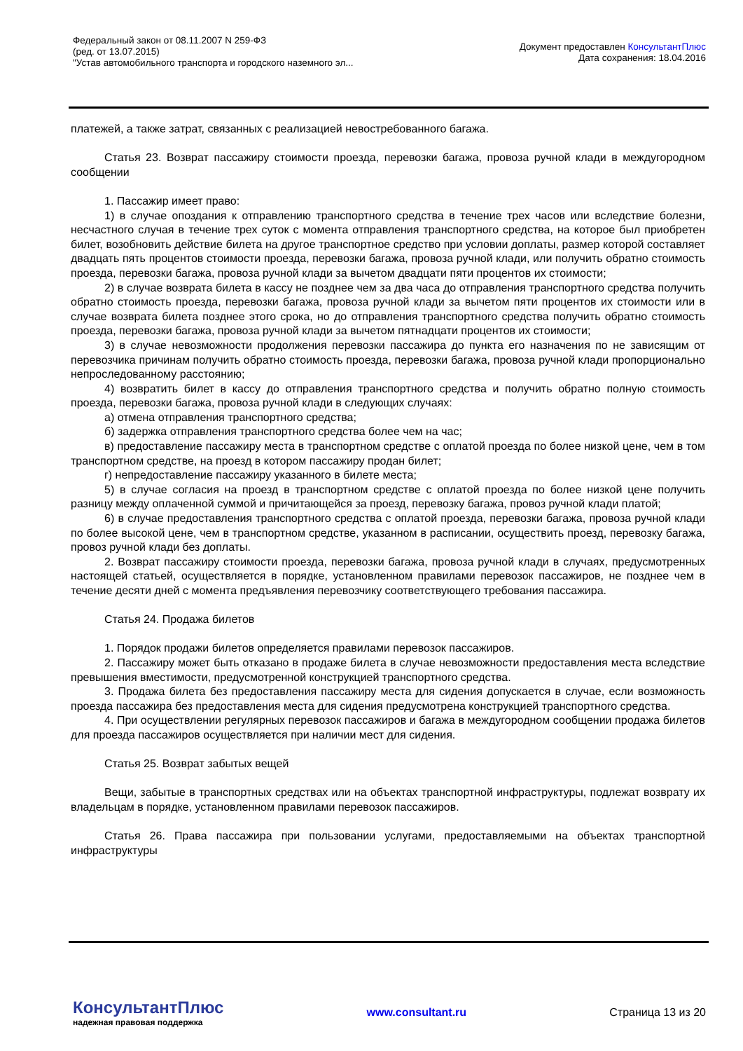Федеральный закон от 08.11.2007 N 259-ФЗ
(ред. от 13.07.2015)
"Устав автомобильного транспорта и городского наземного эл...
Документ предоставлен КонсультантПлюс
Дата сохранения: 18.04.2016
платежей, а также затрат, связанных с реализацией невостребованного багажа.
Статья 23. Возврат пассажиру стоимости проезда, перевозки багажа, провоза ручной клади в междугородном сообщении
1. Пассажир имеет право:
1) в случае опоздания к отправлению транспортного средства в течение трех часов или вследствие болезни, несчастного случая в течение трех суток с момента отправления транспортного средства, на которое был приобретен билет, возобновить действие билета на другое транспортное средство при условии доплаты, размер которой составляет двадцать пять процентов стоимости проезда, перевозки багажа, провоза ручной клади, или получить обратно стоимость проезда, перевозки багажа, провоза ручной клади за вычетом двадцати пяти процентов их стоимости;
2) в случае возврата билета в кассу не позднее чем за два часа до отправления транспортного средства получить обратно стоимость проезда, перевозки багажа, провоза ручной клади за вычетом пяти процентов их стоимости или в случае возврата билета позднее этого срока, но до отправления транспортного средства получить обратно стоимость проезда, перевозки багажа, провоза ручной клади за вычетом пятнадцати процентов их стоимости;
3) в случае невозможности продолжения перевозки пассажира до пункта его назначения по не зависящим от перевозчика причинам получить обратно стоимость проезда, перевозки багажа, провоза ручной клади пропорционально непроследованному расстоянию;
4) возвратить билет в кассу до отправления транспортного средства и получить обратно полную стоимость проезда, перевозки багажа, провоза ручной клади в следующих случаях:
а) отмена отправления транспортного средства;
б) задержка отправления транспортного средства более чем на час;
в) предоставление пассажиру места в транспортном средстве с оплатой проезда по более низкой цене, чем в том транспортном средстве, на проезд в котором пассажиру продан билет;
г) непредоставление пассажиру указанного в билете места;
5) в случае согласия на проезд в транспортном средстве с оплатой проезда по более низкой цене получить разницу между оплаченной суммой и причитающейся за проезд, перевозку багажа, провоз ручной клади платой;
6) в случае предоставления транспортного средства с оплатой проезда, перевозки багажа, провоза ручной клади по более высокой цене, чем в транспортном средстве, указанном в расписании, осуществить проезд, перевозку багажа, провоз ручной клади без доплаты.
2. Возврат пассажиру стоимости проезда, перевозки багажа, провоза ручной клади в случаях, предусмотренных настоящей статьей, осуществляется в порядке, установленном правилами перевозок пассажиров, не позднее чем в течение десяти дней с момента предъявления перевозчику соответствующего требования пассажира.
Статья 24. Продажа билетов
1. Порядок продажи билетов определяется правилами перевозок пассажиров.
2. Пассажиру может быть отказано в продаже билета в случае невозможности предоставления места вследствие превышения вместимости, предусмотренной конструкцией транспортного средства.
3. Продажа билета без предоставления пассажиру места для сидения допускается в случае, если возможность проезда пассажира без предоставления места для сидения предусмотрена конструкцией транспортного средства.
4. При осуществлении регулярных перевозок пассажиров и багажа в междугородном сообщении продажа билетов для проезда пассажиров осуществляется при наличии мест для сидения.
Статья 25. Возврат забытых вещей
Вещи, забытые в транспортных средствах или на объектах транспортной инфраструктуры, подлежат возврату их владельцам в порядке, установленном правилами перевозок пассажиров.
Статья 26. Права пассажира при пользовании услугами, предоставляемыми на объектах транспортной инфраструктуры
КонсультантПлюс
надежная правовая поддержка
www.consultant.ru Страница 13 из 20